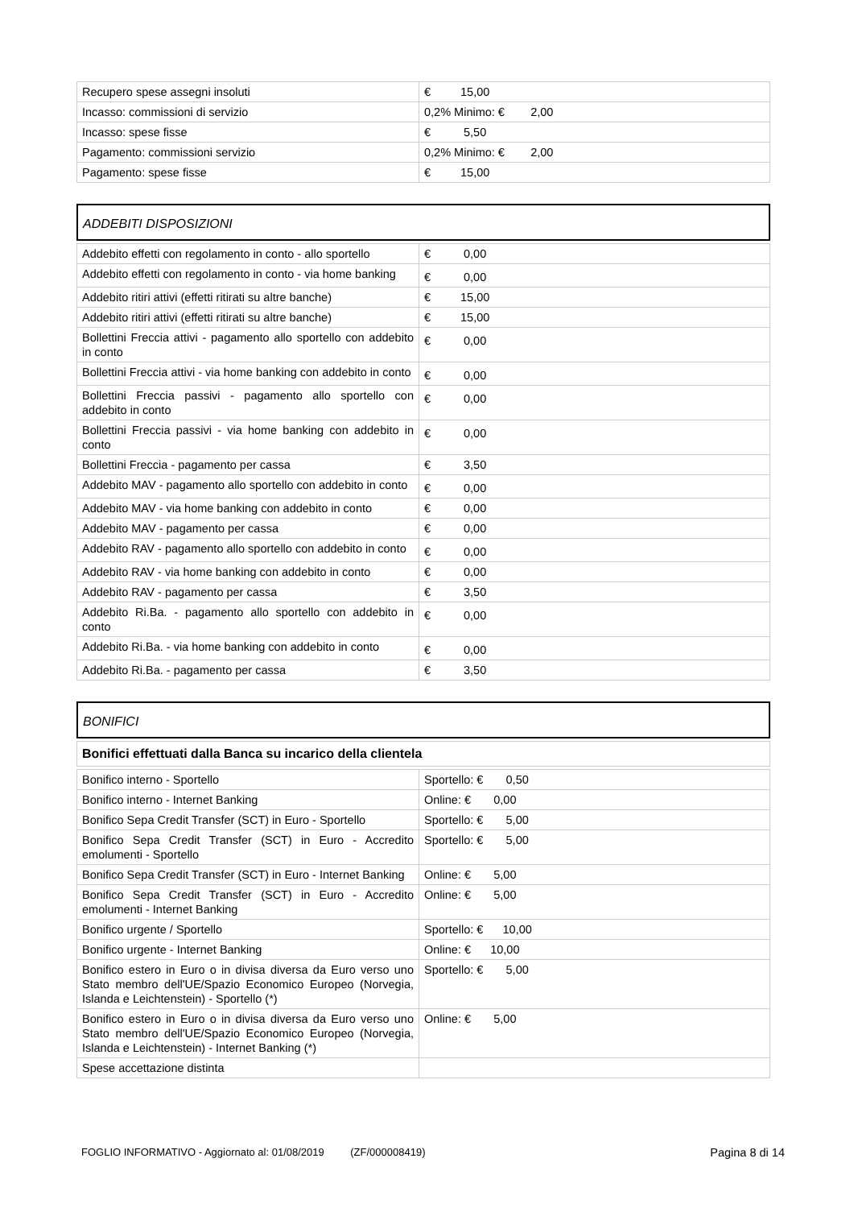| Recupero spese assegni insoluti | € 15,00 |
| Incasso: commissioni di servizio | 0,2% Minimo: € 2,00 |
| Incasso: spese fisse | € 5,50 |
| Pagamento: commissioni servizio | 0,2% Minimo: € 2,00 |
| Pagamento: spese fisse | € 15,00 |
ADDEBITI DISPOSIZIONI
| Addebito effetti con regolamento in conto - allo sportello | € 0,00 |
| Addebito effetti con regolamento in conto - via home banking | € 0,00 |
| Addebito ritiri attivi (effetti ritirati su altre banche) | € 15,00 |
| Addebito ritiri attivi (effetti ritirati su altre banche) | € 15,00 |
| Bollettini Freccia attivi - pagamento allo sportello con addebito in conto | € 0,00 |
| Bollettini Freccia attivi - via home banking con addebito in conto | € 0,00 |
| Bollettini Freccia passivi - pagamento allo sportello con addebito in conto | € 0,00 |
| Bollettini Freccia passivi - via home banking con addebito in conto | € 0,00 |
| Bollettini Freccia - pagamento per cassa | € 3,50 |
| Addebito MAV - pagamento allo sportello con addebito in conto | € 0,00 |
| Addebito MAV - via home banking con addebito in conto | € 0,00 |
| Addebito MAV - pagamento per cassa | € 0,00 |
| Addebito RAV - pagamento allo sportello con addebito in conto | € 0,00 |
| Addebito RAV - via home banking con addebito in conto | € 0,00 |
| Addebito RAV - pagamento per cassa | € 3,50 |
| Addebito Ri.Ba. - pagamento allo sportello con addebito in conto | € 0,00 |
| Addebito Ri.Ba. - via home banking con addebito in conto | € 0,00 |
| Addebito Ri.Ba. - pagamento per cassa | € 3,50 |
BONIFICI
| Bonifici effettuati dalla Banca su incarico della clientela |
| Bonifico interno - Sportello | Sportello: € 0,50 |
| Bonifico interno - Internet Banking | Online: € 0,00 |
| Bonifico Sepa Credit Transfer (SCT) in Euro - Sportello | Sportello: € 5,00 |
| Bonifico Sepa Credit Transfer (SCT) in Euro - Accredito emolumenti - Sportello | Sportello: € 5,00 |
| Bonifico Sepa Credit Transfer (SCT) in Euro - Internet Banking | Online: € 5,00 |
| Bonifico Sepa Credit Transfer (SCT) in Euro - Accredito emolumenti - Internet Banking | Online: € 5,00 |
| Bonifico urgente / Sportello | Sportello: € 10,00 |
| Bonifico urgente - Internet Banking | Online: € 10,00 |
| Bonifico estero in Euro o in divisa diversa da Euro verso uno Stato membro dell'UE/Spazio Economico Europeo (Norvegia, Islanda e Leichtenstein) - Sportello (*) | Sportello: € 5,00 |
| Bonifico estero in Euro o in divisa diversa da Euro verso uno Stato membro dell'UE/Spazio Economico Europeo (Norvegia, Islanda e Leichtenstein) - Internet Banking (*) | Online: € 5,00 |
| Spese accettazione distinta | |
FOGLIO INFORMATIVO - Aggiornato al: 01/08/2019 (ZF/000008419) Pagina 8 di 14